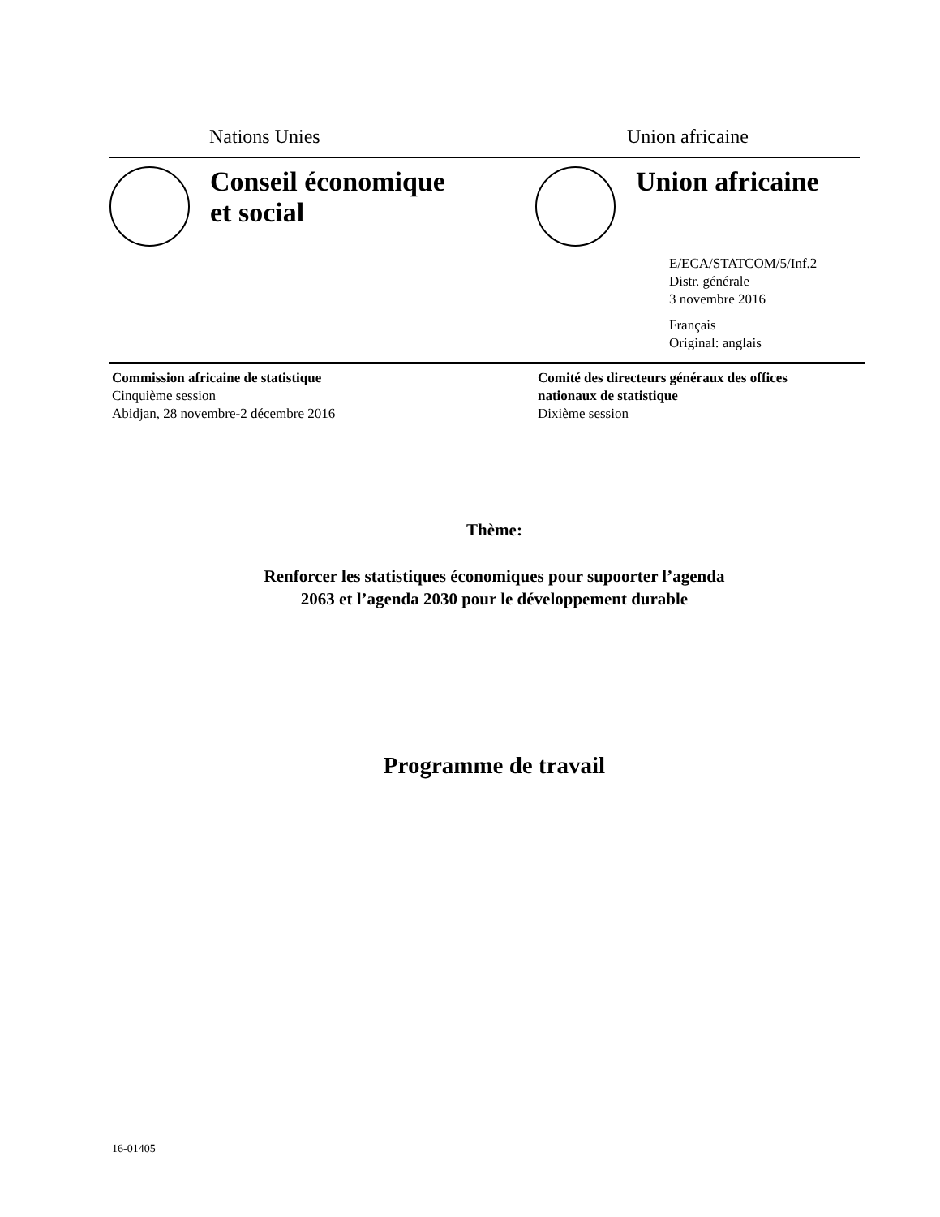Nations Unies Union africaine
Conseil économique
et social
Union africaine
E/ECA/STATCOM/5/Inf.2
Distr. générale
3 novembre 2016
Français
Original: anglais
Commission africaine de statistique
Cinquième session
Abidjan, 28 novembre-2 décembre 2016
Comité des directeurs généraux des offices
nationaux de statistique
Dixième session
Thème:
Renforcer les statistiques économiques pour supoorter l’agenda
2063 et l’agenda 2030 pour le développement durable
Programme de travail
16-01405